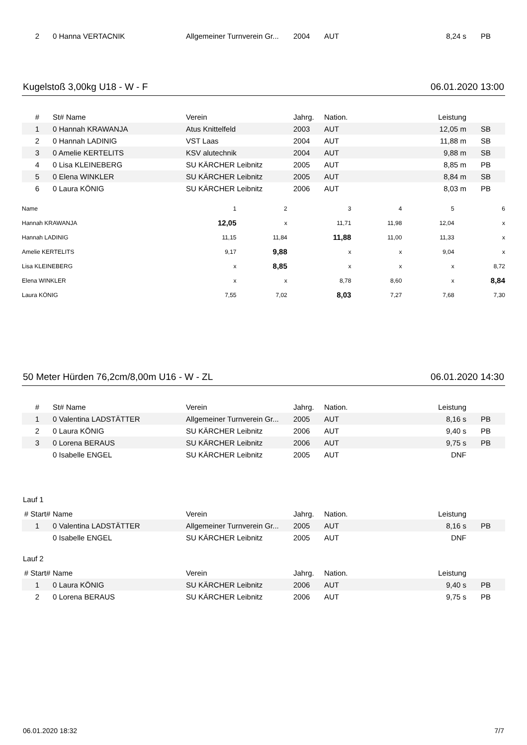| 2 | 0 Hanna VERTACNIK | Allgemeiner Turnverein Gr... | 2004 | AUT | 8,24 s | PB |
Kugelstoß 3,00kg U18 - W - F 06.01.2020 13:00
| # | St# Name | Verein | Jahrg. | Nation. | Leistung | |
| --- | --- | --- | --- | --- | --- | --- |
| 1 | 0 Hannah KRAWANJA | Atus Knittelfeld | 2003 | AUT | 12,05 m | SB |
| 2 | 0 Hannah LADINIG | VST Laas | 2004 | AUT | 11,88 m | SB |
| 3 | 0 Amelie KERTELITS | KSV alutechnik | 2004 | AUT | 9,88 m | SB |
| 4 | 0 Lisa KLEINEBERG | SU KÄRCHER Leibnitz | 2005 | AUT | 8,85 m | PB |
| 5 | 0 Elena WINKLER | SU KÄRCHER Leibnitz | 2005 | AUT | 8,84 m | SB |
| 6 | 0 Laura KÖNIG | SU KÄRCHER Leibnitz | 2006 | AUT | 8,03 m | PB |
| Name | 1 | 2 | 3 | 4 | 5 | 6 |
| Hannah KRAWANJA | 12,05 | x | 11,71 | 11,98 | 12,04 | x |
| Hannah LADINIG | 11,15 | 11,84 | 11,88 | 11,00 | 11,33 | x |
| Amelie KERTELITS | 9,17 | 9,88 | x | x | 9,04 | x |
| Lisa KLEINEBERG | x | 8,85 | x | x | x | 8,72 |
| Elena WINKLER | x | x | 8,78 | 8,60 | x | 8,84 |
| Laura KÖNIG | 7,55 | 7,02 | 8,03 | 7,27 | 7,68 | 7,30 |
50 Meter Hürden 76,2cm/8,00m U16 - W - ZL 06.01.2020 14:30
| # | St# Name | Verein | Jahrg. | Nation. | Leistung | |
| --- | --- | --- | --- | --- | --- | --- |
| 1 | 0 Valentina LADSTÄTTER | Allgemeiner Turnverein Gr... | 2005 | AUT | 8,16 s | PB |
| 2 | 0 Laura KÖNIG | SU KÄRCHER Leibnitz | 2006 | AUT | 9,40 s | PB |
| 3 | 0 Lorena BERAUS | SU KÄRCHER Leibnitz | 2006 | AUT | 9,75 s | PB |
| | 0 Isabelle ENGEL | SU KÄRCHER Leibnitz | 2005 | AUT | DNF | |
Lauf 1
| # Start# | Name | Verein | Jahrg. | Nation. | Leistung | |
| --- | --- | --- | --- | --- | --- | --- |
| 1 | 0 Valentina LADSTÄTTER | Allgemeiner Turnverein Gr... | 2005 | AUT | 8,16 s | PB |
| | 0 Isabelle ENGEL | SU KÄRCHER Leibnitz | 2005 | AUT | DNF | |
Lauf 2
| # Start# | Name | Verein | Jahrg. | Nation. | Leistung | |
| --- | --- | --- | --- | --- | --- | --- |
| 1 | 0 Laura KÖNIG | SU KÄRCHER Leibnitz | 2006 | AUT | 9,40 s | PB |
| 2 | 0 Lorena BERAUS | SU KÄRCHER Leibnitz | 2006 | AUT | 9,75 s | PB |
06.01.2020 18:32 7/7